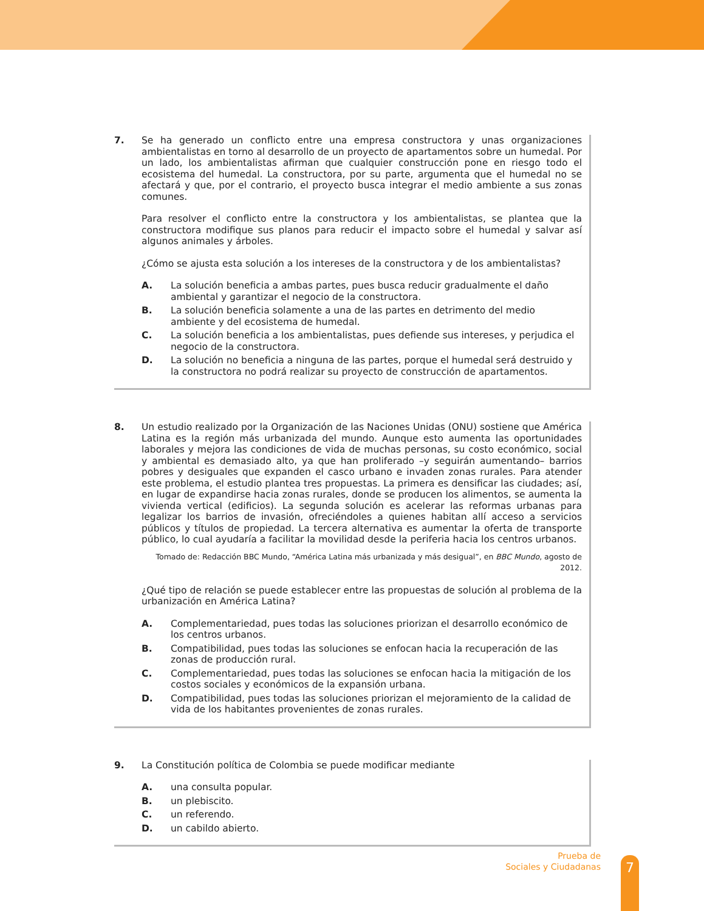7.
Se ha generado un conflicto entre una empresa constructora y unas organizaciones ambientalistas en torno al desarrollo de un proyecto de apartamentos sobre un humedal. Por un lado, los ambientalistas afirman que cualquier construcción pone en riesgo todo el ecosistema del humedal. La constructora, por su parte, argumenta que el humedal no se afectará y que, por el contrario, el proyecto busca integrar el medio ambiente a sus zonas comunes.
Para resolver el conflicto entre la constructora y los ambientalistas, se plantea que la constructora modifique sus planos para reducir el impacto sobre el humedal y salvar así algunos animales y árboles.
¿Cómo se ajusta esta solución a los intereses de la constructora y de los ambientalistas?
A. La solución beneficia a ambas partes, pues busca reducir gradualmente el daño ambiental y garantizar el negocio de la constructora.
B. La solución beneficia solamente a una de las partes en detrimento del medio ambiente y del ecosistema de humedal.
C. La solución beneficia a los ambientalistas, pues defiende sus intereses, y perjudica el negocio de la constructora.
D. La solución no beneficia a ninguna de las partes, porque el humedal será destruido y la constructora no podrá realizar su proyecto de construcción de apartamentos.
8.
Un estudio realizado por la Organización de las Naciones Unidas (ONU) sostiene que América Latina es la región más urbanizada del mundo. Aunque esto aumenta las oportunidades laborales y mejora las condiciones de vida de muchas personas, su costo económico, social y ambiental es demasiado alto, ya que han proliferado –y seguirán aumentando– barrios pobres y desiguales que expanden el casco urbano e invaden zonas rurales. Para atender este problema, el estudio plantea tres propuestas. La primera es densificar las ciudades; así, en lugar de expandirse hacia zonas rurales, donde se producen los alimentos, se aumenta la vivienda vertical (edificios). La segunda solución es acelerar las reformas urbanas para legalizar los barrios de invasión, ofreciéndoles a quienes habitan allí acceso a servicios públicos y títulos de propiedad. La tercera alternativa es aumentar la oferta de transporte público, lo cual ayudaría a facilitar la movilidad desde la periferia hacia los centros urbanos.
Tomado de: Redacción BBC Mundo, “América Latina más urbanizada y más desigual”, en BBC Mundo, agosto de 2012.
¿Qué tipo de relación se puede establecer entre las propuestas de solución al problema de la urbanización en América Latina?
A. Complementariedad, pues todas las soluciones priorizan el desarrollo económico de los centros urbanos.
B. Compatibilidad, pues todas las soluciones se enfocan hacia la recuperación de las zonas de producción rural.
C. Complementariedad, pues todas las soluciones se enfocan hacia la mitigación de los costos sociales y económicos de la expansión urbana.
D. Compatibilidad, pues todas las soluciones priorizan el mejoramiento de la calidad de vida de los habitantes provenientes de zonas rurales.
9.
La Constitución política de Colombia se puede modificar mediante
A. una consulta popular.
B. un plebiscito.
C. un referendo.
D. un cabildo abierto.
Prueba de
Sociales y Ciudadanas
7